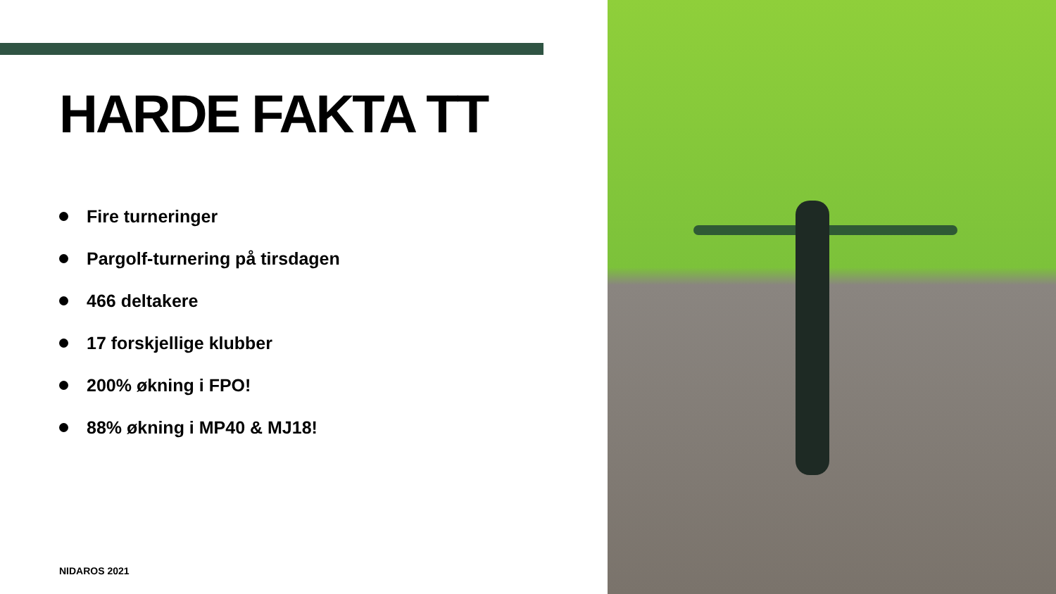HARDE FAKTA TT
Fire turneringer
Pargolf-turnering på tirsdagen
466 deltakere
17 forskjellige klubber
200% økning i FPO!
88% økning i MP40 & MJ18!
NIDAROS 2021